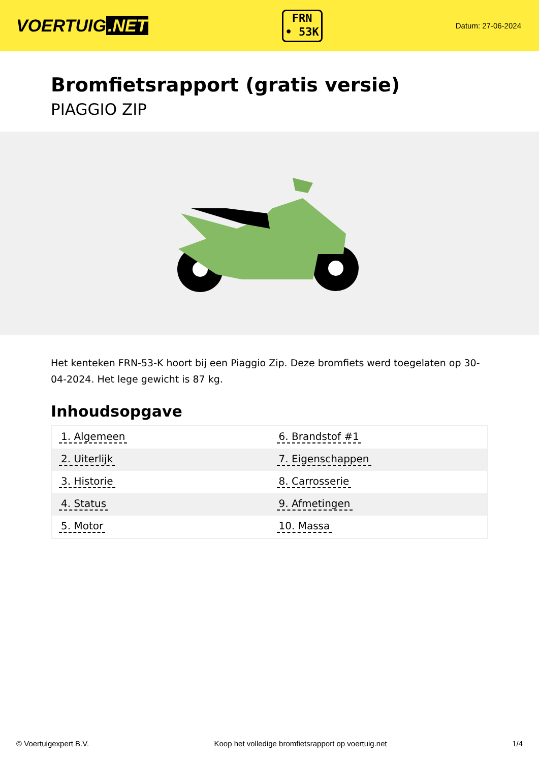VOERTUIG.NET
FRN
• 53K
Datum: 27-06-2024
Bromfietsrapport (gratis versie)
PIAGGIO ZIP
Het kenteken FRN-53-K hoort bij een Piaggio Zip. Deze bromfiets werd toegelaten op 30-04-2024. Het lege gewicht is 87 kg.
Inhoudsopgave
| 1. Algemeen | 6. Brandstof #1 |
| 2. Uiterlijk | 7. Eigenschappen |
| 3. Historie | 8. Carrosserie |
| 4. Status | 9. Afmetingen |
| 5. Motor | 10. Massa |
© Voertuigexpert B.V. Koop het volledige bromfietsrapport op voertuig.net 1/4